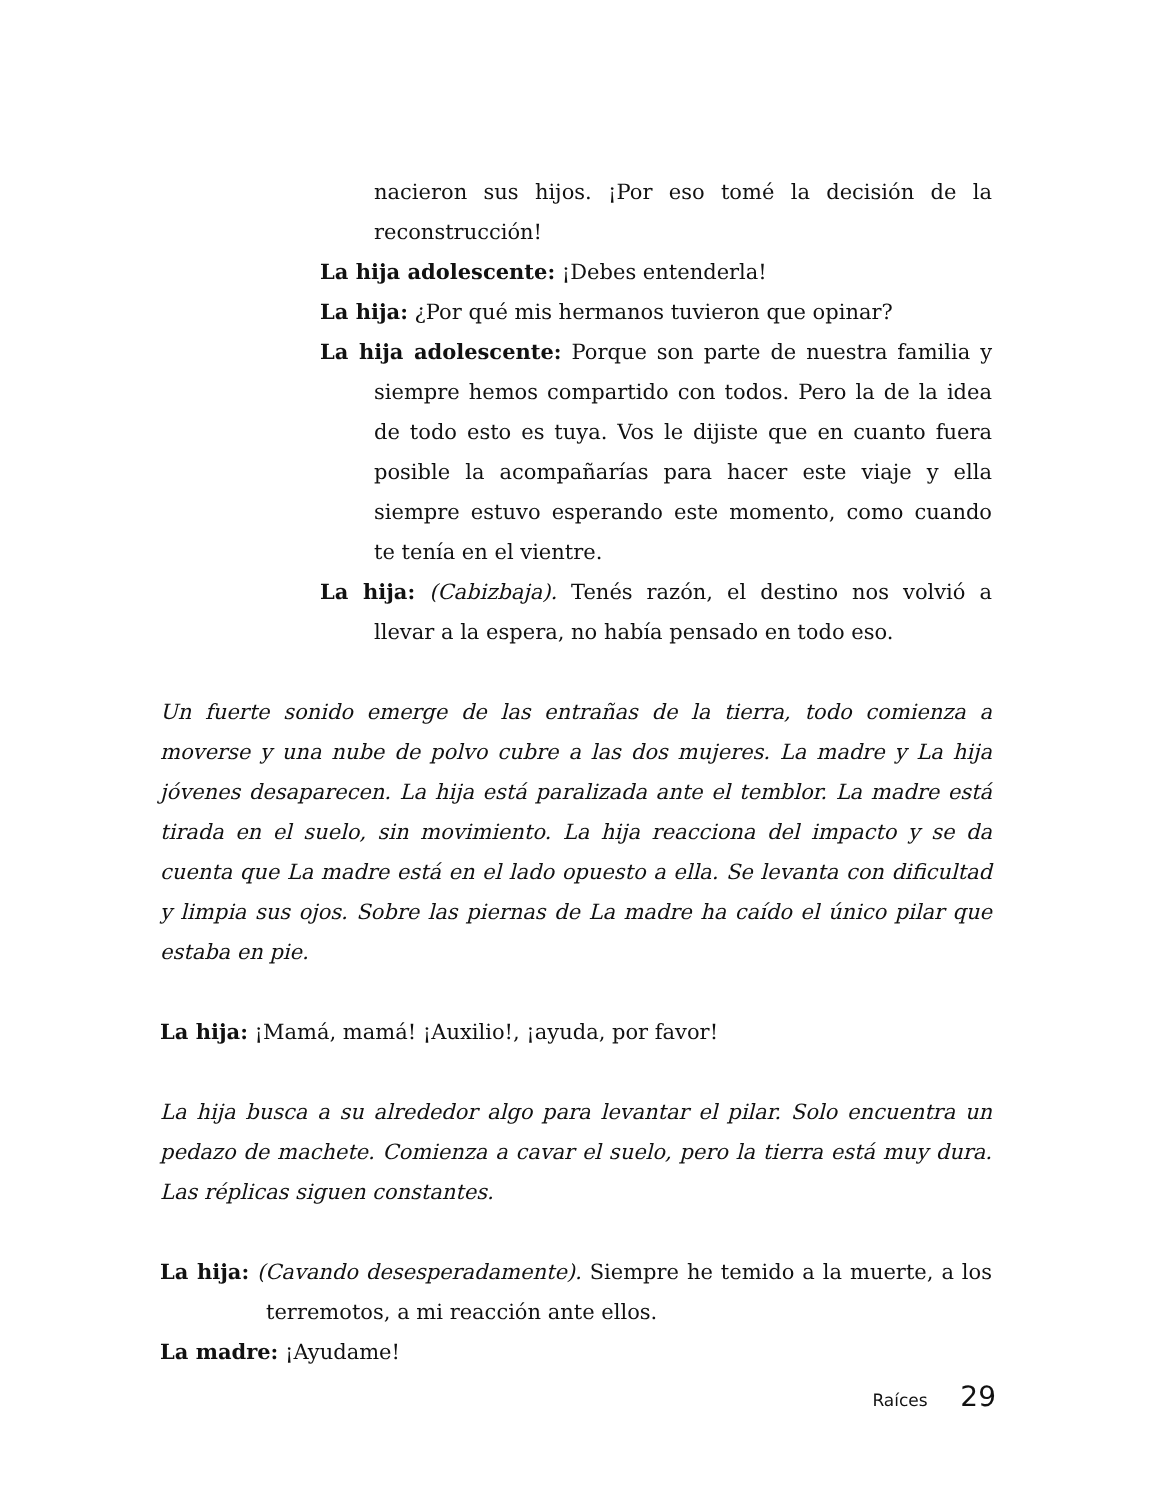nacieron sus hijos. ¡Por eso tomé la decisión de la reconstrucción!
La hija adolescente: ¡Debes entenderla!
La hija: ¿Por qué mis hermanos tuvieron que opinar?
La hija adolescente: Porque son parte de nuestra familia y siempre hemos compartido con todos. Pero la de la idea de todo esto es tuya. Vos le dijiste que en cuanto fuera posible la acompañarías para hacer este viaje y ella siempre estuvo esperando este momento, como cuando te tenía en el vientre.
La hija: (Cabizbaja). Tenés razón, el destino nos volvió a llevar a la espera, no había pensado en todo eso.
Un fuerte sonido emerge de las entrañas de la tierra, todo comienza a moverse y una nube de polvo cubre a las dos mujeres. La madre y La hija jóvenes desaparecen. La hija está paralizada ante el temblor. La madre está tirada en el suelo, sin movimiento. La hija reacciona del impacto y se da cuenta que La madre está en el lado opuesto a ella. Se levanta con dificultad y limpia sus ojos. Sobre las piernas de La madre ha caído el único pilar que estaba en pie.
La hija: ¡Mamá, mamá! ¡Auxilio!, ¡ayuda, por favor!
La hija busca a su alrededor algo para levantar el pilar. Solo encuentra un pedazo de machete. Comienza a cavar el suelo, pero la tierra está muy dura. Las réplicas siguen constantes.
La hija: (Cavando desesperadamente). Siempre he temido a la muerte, a los terremotos, a mi reacción ante ellos.
La madre: ¡Ayudame!
Raíces 29